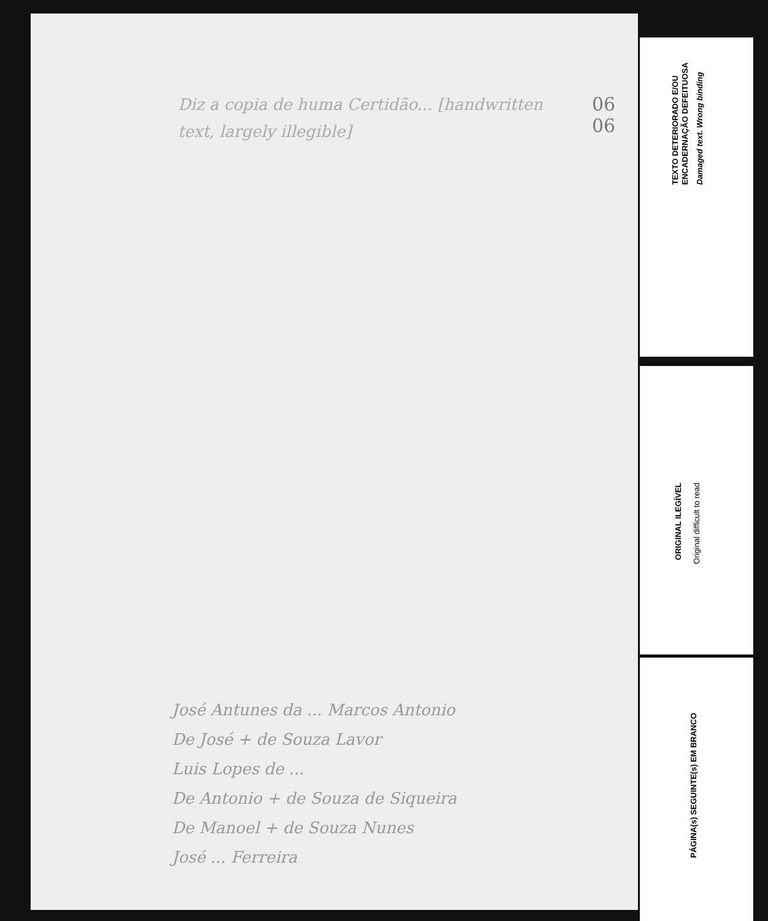06
06
Diz a copia de huma Certidão... [handwritten text, largely illegible]
José Antunes da ... Marcos Antonio
De José + de Souza Lavor
Luis Lopes de ...
De Antonio + de Souza de Siqueira
De Manoel + de Souza Nunes
José ... Ferreira
TEXTO DETERIORADO E/OU ENCADERNAÇÃO DEFEITUOSA
Damaged text. Wrong binding
ORIGINAL ILEGÍVEL
Original difficult to read
PÁGINA(s) SEGUINTE(s) EM BRANCO